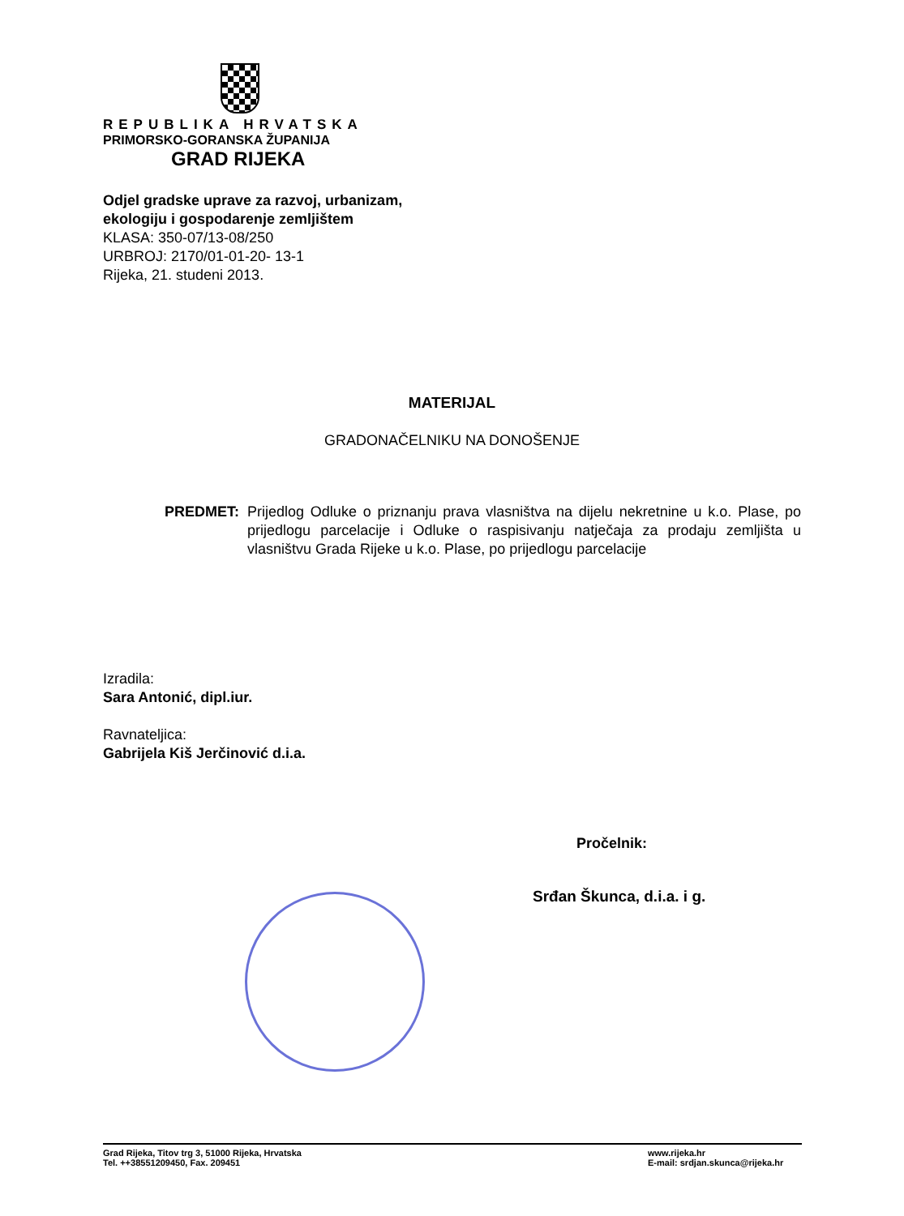REPUBLIKA HRVATSKA
PRIMORSKO-GORANSKA ŽUPANIJA
GRAD RIJEKA
Odjel gradske uprave za razvoj, urbanizam,
ekologiju i gospodarenje zemljištem
KLASA: 350-07/13-08/250
URBROJ: 2170/01-01-20- 13-1
Rijeka, 21. studeni 2013.
MATERIJAL
GRADONAČELNIKU NA DONOŠENJE
PREDMET: Prijedlog Odluke o priznanju prava vlasništva na dijelu nekretnine u k.o. Plase, po prijedlogu parcelacije i Odluke o raspisivanju natječaja za prodaju zemljišta u vlasništvu Grada Rijeke u k.o. Plase, po prijedlogu parcelacije
Izradila:
Sara Antonić, dipl.iur.
Ravnateljica:
Gabrijela Kiš Jerčinović d.i.a.
Pročelnik:
Srđan Škunca, d.i.a. i g.
Grad Rijeka, Titov trg 3, 51000 Rijeka, Hrvatska
Tel. ++38551209450, Fax. 209451
www.rijeka.hr
E-mail: srdjan.skunca@rijeka.hr